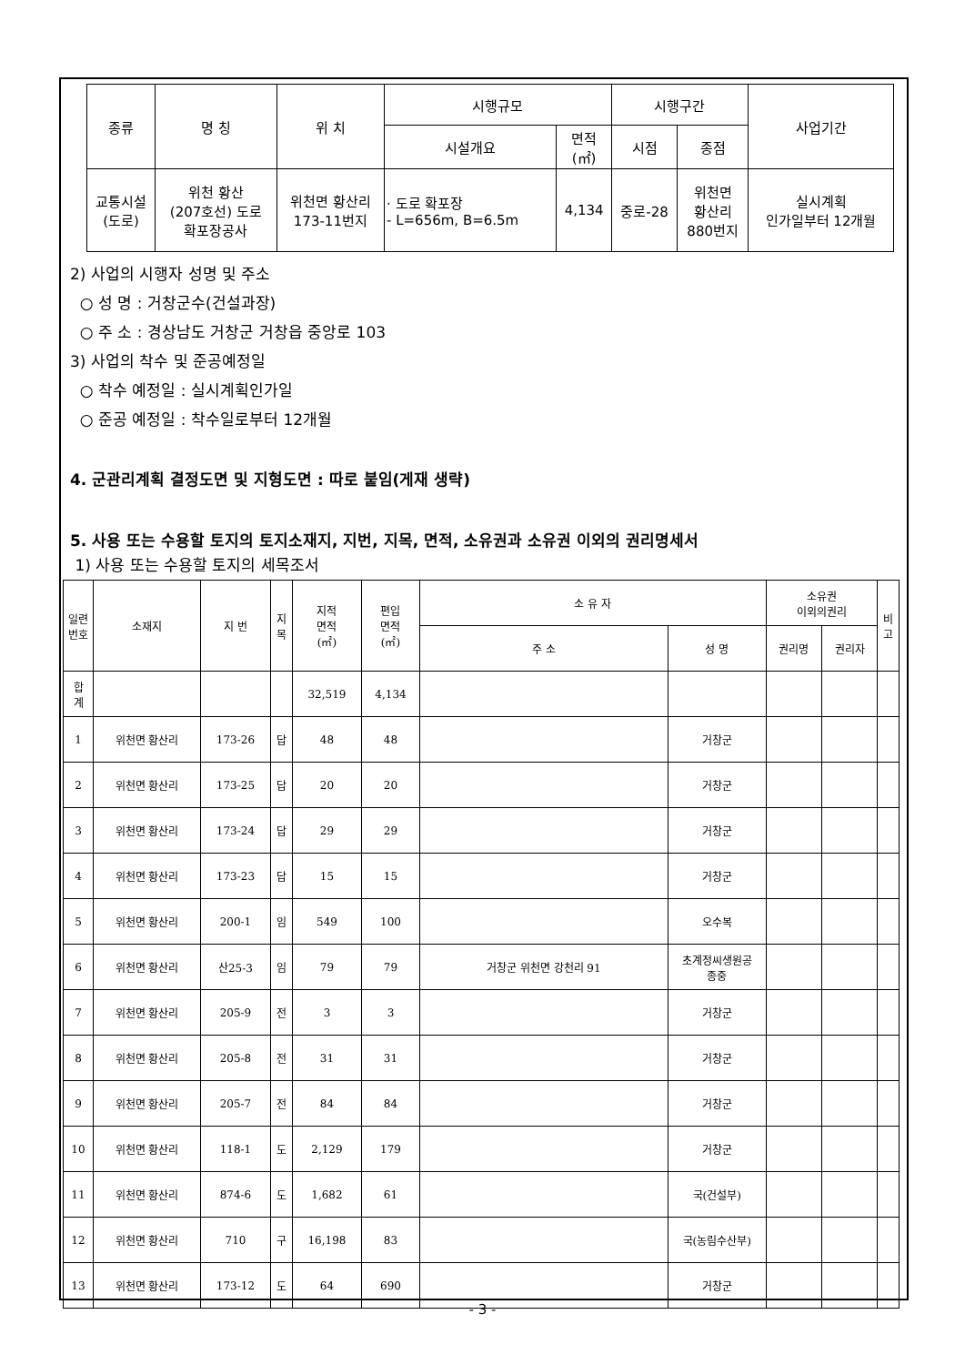| 종류 | 명 칭 | 위 치 | 시행규모 | | 시행구간 | | 사업기간 |
| | | | 시설개요 | 면적 (㎡) | 시점 | 종점 | |
| 교통시설 (도로) | 위천 황산 (207호선) 도로 확포장공사 | 위천면 황산리 173-11번지 | · 도로 확포장 - L=656m, B=6.5m | 4,134 | 중로-28 | 위천면 황산리 880번지 | 실시계획 인가일부터 12개월 |
2) 사업의 시행자 성명 및 주소
○ 성 명 : 거창군수(건설과장)
○ 주 소 : 경상남도 거창군 거창읍 중앙로 103
3) 사업의 착수 및 준공예정일
○ 착수 예정일 : 실시계획인가일
○ 준공 예정일 : 착수일로부터 12개월
4. 군관리계획 결정도면 및 지형도면 : 따로 붙임(게재 생략)
5. 사용 또는 수용할 토지의 토지소재지, 지번, 지목, 면적, 소유권과 소유권 이외의 권리명세서
1) 사용 또는 수용할 토지의 세목조서
| 일련 번호 | 소재지 | 지 번 | 지 목 | 지적 면적 (㎡) | 편입 면적 (㎡) | 소 유 자 | | 소유권 이외의권리 | | 비 고 |
| | | | | | | 주 소 | 성 명 | 권리명 | 권리자 | |
| 합 계 | | | | 32,519 | 4,134 | | | | | |
| 1 | 위천면 황산리 | 173-26 | 답 | 48 | 48 | | 거창군 | | | |
| 2 | 위천면 황산리 | 173-25 | 답 | 20 | 20 | | 거창군 | | | |
| 3 | 위천면 황산리 | 173-24 | 답 | 29 | 29 | | 거창군 | | | |
| 4 | 위천면 황산리 | 173-23 | 답 | 15 | 15 | | 거창군 | | | |
| 5 | 위천면 황산리 | 200-1 | 임 | 549 | 100 | | 오수복 | | | |
| 6 | 위천면 황산리 | 산25-3 | 임 | 79 | 79 | 거창군 위천면 강천리 91 | 초계정씨생원공 종중 | | | |
| 7 | 위천면 황산리 | 205-9 | 전 | 3 | 3 | | 거창군 | | | |
| 8 | 위천면 황산리 | 205-8 | 전 | 31 | 31 | | 거창군 | | | |
| 9 | 위천면 황산리 | 205-7 | 전 | 84 | 84 | | 거창군 | | | |
| 10 | 위천면 황산리 | 118-1 | 도 | 2,129 | 179 | | 거창군 | | | |
| 11 | 위천면 황산리 | 874-6 | 도 | 1,682 | 61 | | 국(건설부) | | | |
| 12 | 위천면 황산리 | 710 | 구 | 16,198 | 83 | | 국(농림수산부) | | | |
| 13 | 위천면 황산리 | 173-12 | 도 | 64 | 690 | | 거창군 | | | |
- 3 -